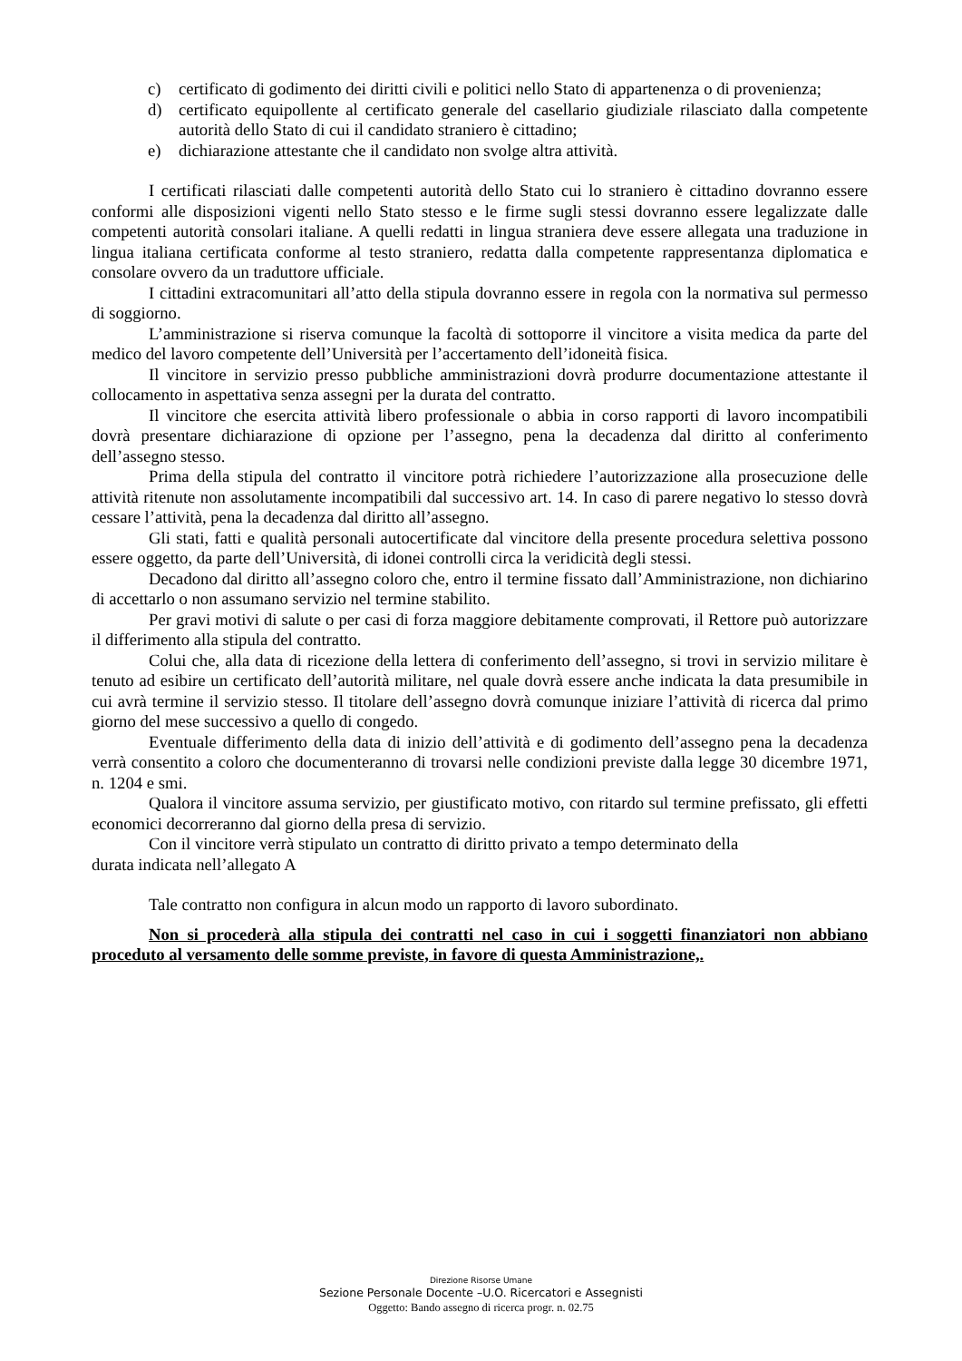c) certificato di godimento dei diritti civili e politici nello Stato di appartenenza o di provenienza;
d) certificato equipollente al certificato generale del casellario giudiziale rilasciato dalla competente autorità dello Stato di cui il candidato straniero è cittadino;
e) dichiarazione attestante che il candidato non svolge altra attività.
I certificati rilasciati dalle competenti autorità dello Stato cui lo straniero è cittadino dovranno essere conformi alle disposizioni vigenti nello Stato stesso e le firme sugli stessi dovranno essere legalizzate dalle competenti autorità consolari italiane. A quelli redatti in lingua straniera deve essere allegata una traduzione in lingua italiana certificata conforme al testo straniero, redatta dalla competente rappresentanza diplomatica e consolare ovvero da un traduttore ufficiale.
I cittadini extracomunitari all’atto della stipula dovranno essere in regola con la normativa sul permesso di soggiorno.
L’amministrazione si riserva comunque la facoltà di sottoporre il vincitore a visita medica da parte del medico del lavoro competente dell’Università per l’accertamento dell’idoneità fisica.
Il vincitore in servizio presso pubbliche amministrazioni dovrà produrre documentazione attestante il collocamento in aspettativa senza assegni per la durata del contratto.
Il vincitore che esercita attività libero professionale o abbia in corso rapporti di lavoro incompatibili dovrà presentare dichiarazione di opzione per l’assegno, pena la decadenza dal diritto al conferimento dell’assegno stesso.
Prima della stipula del contratto il vincitore potrà richiedere l’autorizzazione alla prosecuzione delle attività ritenute non assolutamente incompatibili dal successivo art. 14. In caso di parere negativo lo stesso dovrà cessare l’attività, pena la decadenza dal diritto all’assegno.
Gli stati, fatti e qualità personali autocertificate dal vincitore della presente procedura selettiva possono essere oggetto, da parte dell’Università, di idonei controlli circa la veridicità degli stessi.
Decadono dal diritto all’assegno coloro che, entro il termine fissato dall’Amministrazione, non dichiarino di accettarlo o non assumano servizio nel termine stabilito.
Per gravi motivi di salute o per casi di forza maggiore debitamente comprovati, il Rettore può autorizzare il differimento alla stipula del contratto.
Colui che, alla data di ricezione della lettera di conferimento dell’assegno, si trovi in servizio militare è tenuto ad esibire un certificato dell’autorità militare, nel quale dovrà essere anche indicata la data presumibile in cui avrà termine il servizio stesso. Il titolare dell’assegno dovrà comunque iniziare l’attività di ricerca dal primo giorno del mese successivo a quello di congedo.
Eventuale differimento della data di inizio dell’attività e di godimento dell’assegno pena la decadenza verrà consentito a coloro che documenteranno di trovarsi nelle condizioni previste dalla legge 30 dicembre 1971, n. 1204 e smi.
Qualora il vincitore assuma servizio, per giustificato motivo, con ritardo sul termine prefissato, gli effetti economici decorreranno dal giorno della presa di servizio.
Con il vincitore verrà stipulato un contratto di diritto privato a tempo determinato della
durata indicata nell’allegato A
Tale contratto non configura in alcun modo un rapporto di lavoro subordinato.
Non si procederà alla stipula dei contratti nel caso in cui i soggetti finanziatori non abbiano proceduto al versamento delle somme previste, in favore di questa Amministrazione,.
Direzione Risorse Umane
Sezione Personale Docente –U.O. Ricercatori e Assegnisti
Oggetto: Bando assegno di ricerca progr. n. 02.75